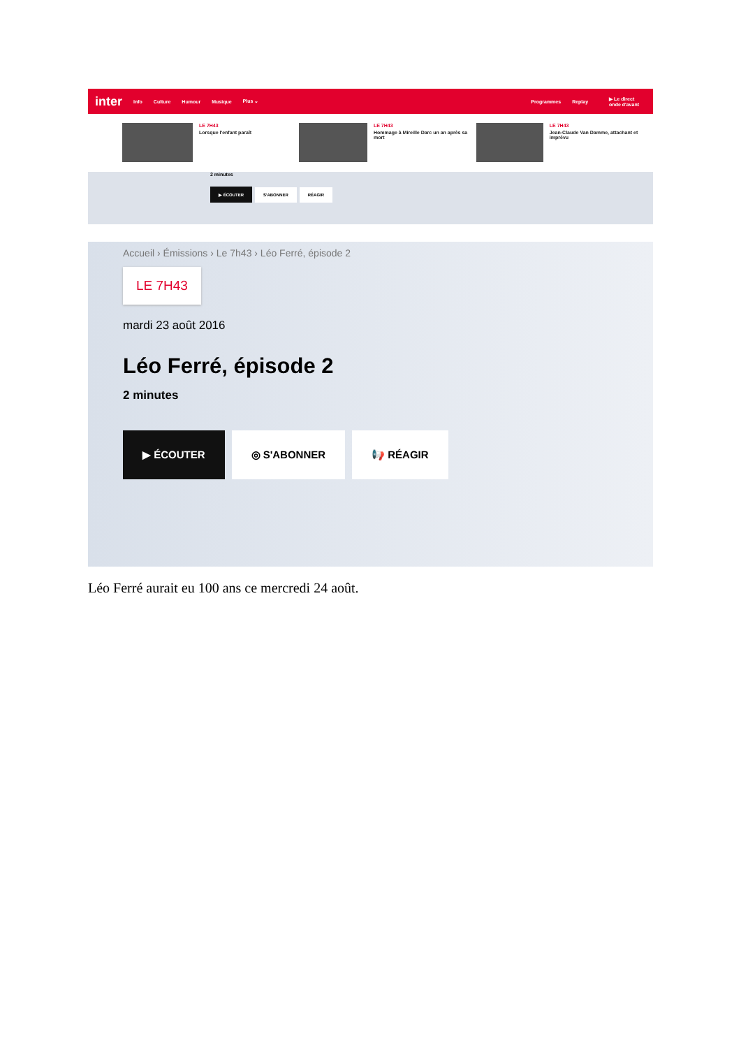inter Info Culture Humour Musique Plus ⌄ Programmes Replay ▶ Le direct
onde d'avant
LE 7H43
Lorsque l'enfant paraît
LE 7H43
Hommage à Mireille Darc un an après sa mort
LE 7H43
Jean-Claude Van Damme, attachant et imprévu
2 minutes
▶ ÉCOUTER S'ABONNER RÉAGIR
Accueil › Émissions › Le 7h43 › Léo Ferré, épisode 2
LE 7H43
mardi 23 août 2016
Léo Ferré, épisode 2
2 minutes
▶ ÉCOUTER ◎ S'ABONNER 📢 RÉAGIR
Léo Ferré aurait eu 100 ans ce mercredi 24 août.